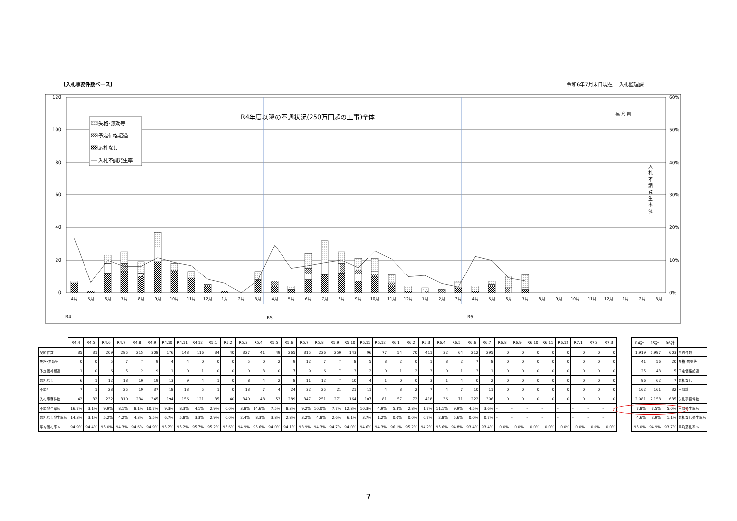【入札事務件数ベース】 令和6年7月末日現在　 入札監理課
120
100
80
60
40
20
0
60%
50%
40%
30%
20%
10%
0%
R4年度以降の不調状況(250万円超の工事)全体
福 島 県
入
札
不
調
発
生
率
%
失格･無効等
予定価格超過
応札なし
入札不調発生率
4月
5月
6月
7月
8月
9月
10月
11月
12月
1月
2月
3月
4月
5月
6月
7月
8月
9月
10月
11月
12月
1月
2月
3月
4月
5月
6月
7月
8月
9月
10月
11月
12月
1月
2月
3月
R4
R5
R6
| | R4.4 | R4.5 | R4.6 | R4.7 | R4.8 | R4.9 | R4.10 | R4.11 | R4.12 | R5.1 | R5.2 | R5.3 | R5.4 | R5.5 | R5.6 | R5.7 | R5.8 | R5.9 | R5.10 | R5.11 | R5.12 | R6.1 | R6.2 | R6.3 | R6.4 | R6.5 | R6.6 | R6.7 | R6.8 | R6.9 | R6.10 | R6.11 | R6.12 | R7.1 | R7.2 | R7.3 |
| --- | --- | --- | --- | --- | --- | --- | --- | --- | --- | --- | --- | --- | --- | --- | --- | --- | --- | --- | --- | --- | --- | --- | --- | --- | --- | --- | --- | --- | --- | --- | --- | --- | --- | --- | --- | --- |
| 契約件数 | 35 | 31 | 209 | 285 | 215 | 308 | 176 | 143 | 116 | 34 | 40 | 327 | 41 | 49 | 265 | 315 | 226 | 250 | 143 | 96 | 77 | 54 | 70 | 411 | 32 | 64 | 212 | 295 | 0 | 0 | 0 | 0 | 0 | 0 | 0 | 0 |
| 失格･無効等 | 0 | 0 | 5 | 7 | 7 | 9 | 4 | 4 | 0 | 0 | 0 | 5 | 0 | 2 | 9 | 12 | 7 | 7 | 8 | 5 | 3 | 2 | 0 | 1 | 3 | 2 | 7 | 8 | 0 | 0 | 0 | 0 | 0 | 0 | 0 | 0 |
| 予定価格超過 | 1 | 0 | 6 | 5 | 2 | 9 | 1 | 0 | 1 | 0 | 0 | 0 | 3 | 0 | 7 | 9 | 6 | 7 | 3 | 2 | 0 | 1 | 2 | 3 | 0 | 1 | 3 | 1 | 0 | 0 | 0 | 0 | 0 | 0 | 0 | 0 |
| 応札なし | 6 | 1 | 12 | 13 | 10 | 19 | 13 | 9 | 4 | 1 | 0 | 8 | 4 | 2 | 8 | 11 | 12 | 7 | 10 | 4 | 1 | 0 | 0 | 3 | 1 | 4 | 0 | 2 | 0 | 0 | 0 | 0 | 0 | 0 | 0 | 0 |
| 不調計 | 7 | 1 | 23 | 25 | 19 | 37 | 18 | 13 | 5 | 1 | 0 | 13 | 7 | 4 | 24 | 32 | 25 | 21 | 21 | 11 | 4 | 3 | 2 | 7 | 4 | 7 | 10 | 11 | 0 | 0 | 0 | 0 | 0 | 0 | 0 | 0 |
| 入札事務件数 | 42 | 32 | 232 | 310 | 234 | 345 | 194 | 156 | 121 | 35 | 40 | 340 | 48 | 53 | 289 | 347 | 251 | 271 | 164 | 107 | 81 | 57 | 72 | 418 | 36 | 71 | 222 | 306 | 0 | 0 | 0 | 0 | 0 | 0 | 0 | 0 |
| 不調発生率% | 16.7% | 3.1% | 9.9% | 8.1% | 8.1% | 10.7% | 9.3% | 8.3% | 4.1% | 2.9% | 0.0% | 3.8% | 14.6% | 7.5% | 8.3% | 9.2% | 10.0% | 7.7% | 12.8% | 10.3% | 4.9% | 5.3% | 2.8% | 1.7% | 11.1% | 9.9% | 4.5% | 3.6% | – | – | – | – | – | – | – | – |
| 応札なし発生率% | 14.3% | 3.1% | 5.2% | 4.2% | 4.3% | 5.5% | 6.7% | 5.8% | 3.3% | 2.9% | 0.0% | 2.4% | 8.3% | 3.8% | 2.8% | 3.2% | 4.8% | 2.6% | 6.1% | 3.7% | 1.2% | 0.0% | 0.0% | 0.7% | 2.8% | 5.6% | 0.0% | 0.7% | – | – | – | – | – | – | – | – |
| 平均落札率% | 94.9% | 94.4% | 95.0% | 94.3% | 94.6% | 94.9% | 95.2% | 95.2% | 95.7% | 95.2% | 95.6% | 94.9% | 95.6% | 94.0% | 94.1% | 93.9% | 94.3% | 94.7% | 94.0% | 94.6% | 94.3% | 96.1% | 95.2% | 94.2% | 95.6% | 94.8% | 93.4% | 93.4% | 0.0% | 0.0% | 0.0% | 0.0% | 0.0% | 0.0% | 0.0% | 0.0% |
| R4計 | R5計 | R6計 | |
| --- | --- | --- | --- |
| 1,919 | 1,997 | 603 | 契約件数 |
| 41 | 56 | 20 | 失格･無効等 |
| 25 | 43 | 5 | 予定価格超過 |
| 96 | 62 | 7 | 応札なし |
| 162 | 161 | 32 | 不調計 |
| 2,081 | 2,158 | 635 | 入札事務件数 |
| 7.8% | 7.5% | 5.0% | 不調発生率% |
| 4.6% | 2.9% | 1.1% | 応札なし発生率% |
| 95.0% | 94.9% | 93.7% | 平均落札率% |
7